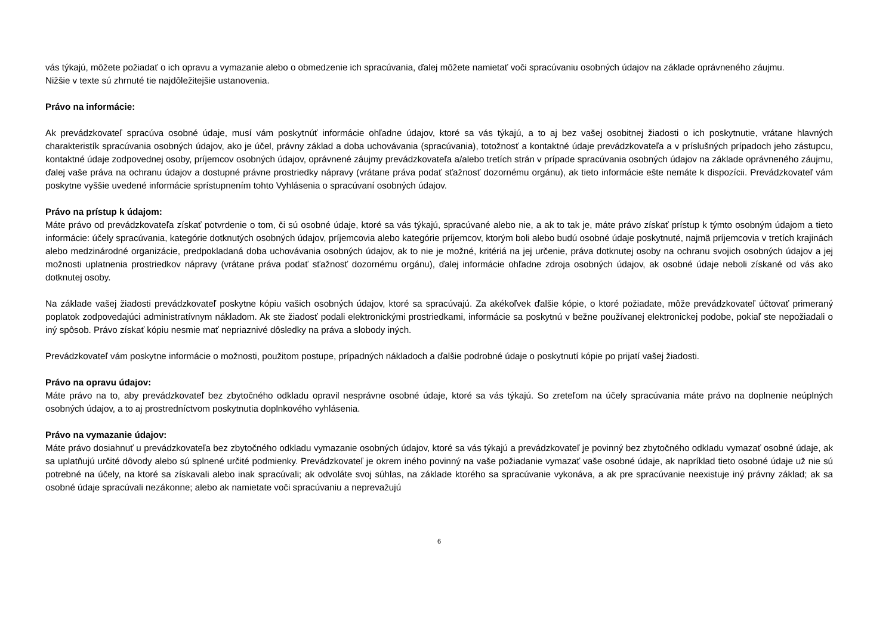vás týkajú, môžete požiadať o ich opravu a vymazanie alebo o obmedzenie ich spracúvania, ďalej môžete namietať voči spracúvaniu osobných údajov na základe oprávneného záujmu.
Nižšie v texte sú zhrnuté tie najdôležitejšie ustanovenia.
Právo na informácie:
Ak prevádzkovateľ spracúva osobné údaje, musí vám poskytnúť informácie ohľadne údajov, ktoré sa vás týkajú, a to aj bez vašej osobitnej žiadosti o ich poskytnutie, vrátane hlavných charakteristík spracúvania osobných údajov, ako je účel, právny základ a doba uchovávania (spracúvania), totožnosť a kontaktné údaje prevádzkovateľa a v príslušných prípadoch jeho zástupcu, kontaktné údaje zodpovednej osoby, príjemcov osobných údajov, oprávnené záujmy prevádzkovateľa a/alebo tretích strán v prípade spracúvania osobných údajov na základe oprávneného záujmu, ďalej vaše práva na ochranu údajov a dostupné právne prostriedky nápravy (vrátane práva podať sťažnosť dozornému orgánu), ak tieto informácie ešte nemáte k dispozícii. Prevádzkovateľ vám poskytne vyššie uvedené informácie sprístupnením tohto Vyhlásenia o spracúvaní osobných údajov.
Právo na prístup k údajom:
Máte právo od prevádzkovateľa získať potvrdenie o tom, či sú osobné údaje, ktoré sa vás týkajú, spracúvané alebo nie, a ak to tak je, máte právo získať prístup k týmto osobným údajom a tieto informácie: účely spracúvania, kategórie dotknutých osobných údajov, príjemcovia alebo kategórie príjemcov, ktorým boli alebo budú osobné údaje poskytnuté, najmä príjemcovia v tretích krajinách alebo medzinárodné organizácie, predpokladaná doba uchovávania osobných údajov, ak to nie je možné, kritériá na jej určenie, práva dotknutej osoby na ochranu svojich osobných údajov a jej možnosti uplatnenia prostriedkov nápravy (vrátane práva podať sťažnosť dozornému orgánu), ďalej informácie ohľadne zdroja osobných údajov, ak osobné údaje neboli získané od vás ako dotknutej osoby.
Na základe vašej žiadosti prevádzkovateľ poskytne kópiu vašich osobných údajov, ktoré sa spracúvajú. Za akékoľvek ďalšie kópie, o ktoré požiadate, môže prevádzkovateľ účtovať primeraný poplatok zodpovedajúci administratívnym nákladom. Ak ste žiadosť podali elektronickými prostriedkami, informácie sa poskytnú v bežne používanej elektronickej podobe, pokiaľ ste nepožiadali o iný spôsob. Právo získať kópiu nesmie mať nepriaznivé dôsledky na práva a slobody iných.
Prevádzkovateľ vám poskytne informácie o možnosti, použitom postupe, prípadných nákladoch a ďalšie podrobné údaje o poskytnutí kópie po prijatí vašej žiadosti.
Právo na opravu údajov:
Máte právo na to, aby prevádzkovateľ bez zbytočného odkladu opravil nesprávne osobné údaje, ktoré sa vás týkajú. So zreteľom na účely spracúvania máte právo na doplnenie neúplných osobných údajov, a to aj prostredníctvom poskytnutia doplnkového vyhlásenia.
Právo na vymazanie údajov:
Máte právo dosiahnuť u prevádzkovateľa bez zbytočného odkladu vymazanie osobných údajov, ktoré sa vás týkajú a prevádzkovateľ je povinný bez zbytočného odkladu vymazať osobné údaje, ak sa uplatňujú určité dôvody alebo sú splnené určité podmienky. Prevádzkovateľ je okrem iného povinný na vaše požiadanie vymazať vaše osobné údaje, ak napríklad tieto osobné údaje už nie sú potrebné na účely, na ktoré sa získavali alebo inak spracúvali; ak odvoláte svoj súhlas, na základe ktorého sa spracúvanie vykonáva, a ak pre spracúvanie neexistuje iný právny základ; ak sa osobné údaje spracúvali nezákonne; alebo ak namietate voči spracúvaniu a neprevažujú
6